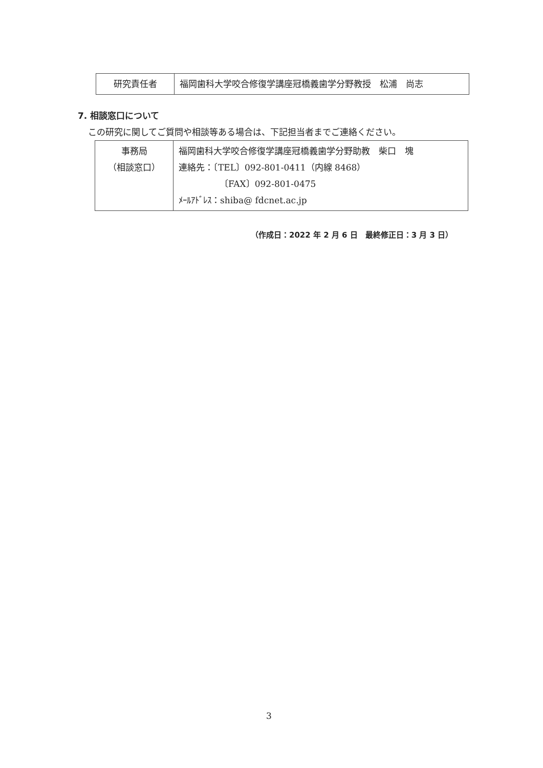| 研究責任者 | 福岡歯科大学咬合修復学講座冠橋義歯学分野教授 松浦 尚志 |
7. 相談窓口について
この研究に関してご質問や相談等ある場合は、下記担当者までご連絡ください。
| 事務局 （相談窓口） | 福岡歯科大学咬合修復学講座冠橋義歯学分野助教 柴口 塊 連絡先：〔TEL〕092-801-0411（内線 8468） 〔FAX〕092-801-0475 ﾒｰﾙｱﾄﾞﾚｽ：shiba@ fdcnet.ac.jp |
（作成日：2022 年 2 月 6 日　最終修正日：3 月 3 日）
3